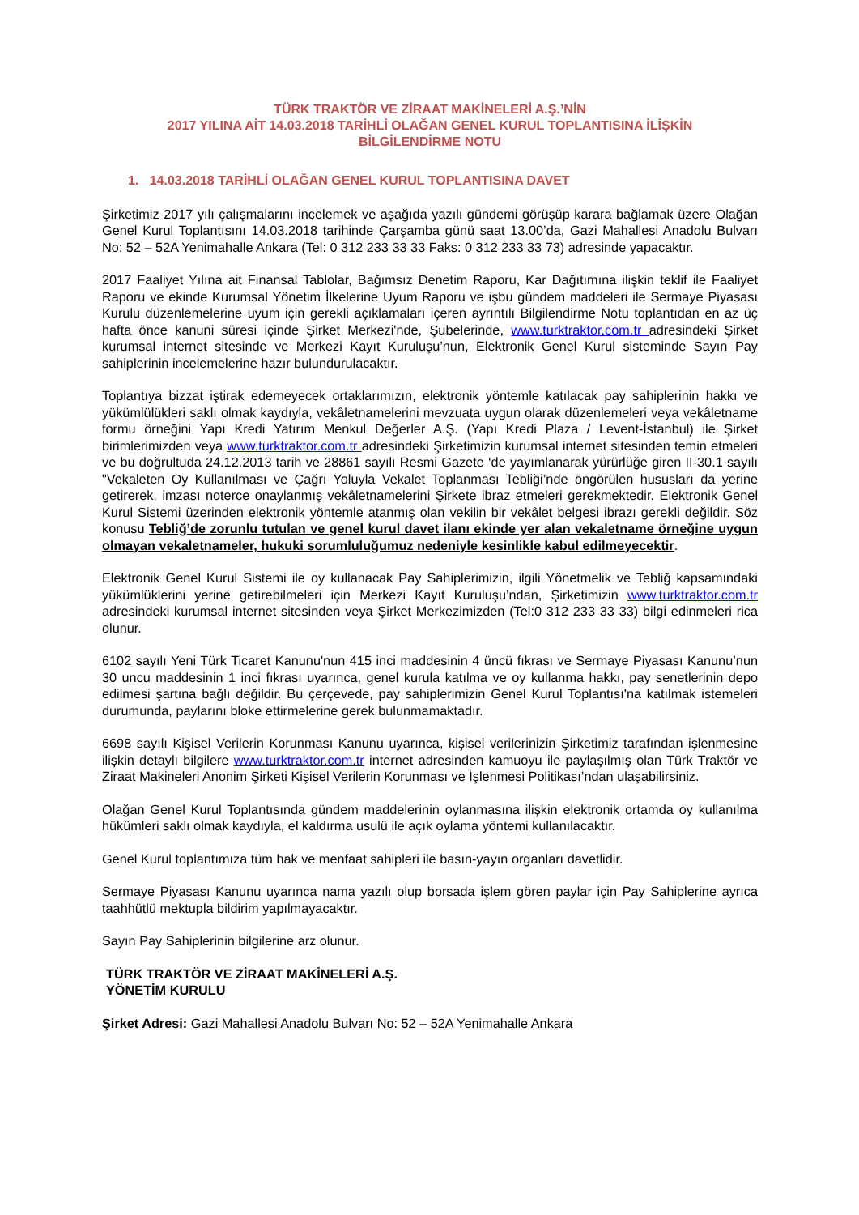TÜRK TRAKTÖR VE ZİRAAT MAKİNELERİ A.Ş.’NİN
2017 YILINA AİT 14.03.2018 TARİHLİ OLAĞAN GENEL KURUL TOPLANTISINA İLİŞKİN
BİLGİLENDİRME NOTU
1. 14.03.2018 TARİHLİ OLAĞAN GENEL KURUL TOPLANTISINA DAVET
Şirketimiz 2017 yılı çalışmalarını incelemek ve aşağıda yazılı gündemi görüşüp karara bağlamak üzere Olağan Genel Kurul Toplantısını 14.03.2018 tarihinde Çarşamba günü saat 13.00’da, Gazi Mahallesi Anadolu Bulvarı No: 52 – 52A Yenimahalle Ankara (Tel: 0 312 233 33 33 Faks: 0 312 233 33 73) adresinde yapacaktır.
2017 Faaliyet Yılına ait Finansal Tablolar, Bağımsız Denetim Raporu, Kar Dağıtımına ilişkin teklif ile Faaliyet Raporu ve ekinde Kurumsal Yönetim İlkelerine Uyum Raporu ve işbu gündem maddeleri ile Sermaye Piyasası Kurulu düzenlemelerine uyum için gerekli açıklamaları içeren ayrıntılı Bilgilendirme Notu toplantıdan en az üç hafta önce kanuni süresi içinde Şirket Merkezi'nde, Şubelerinde, www.turktraktor.com.tr adresindeki Şirket kurumsal internet sitesinde ve Merkezi Kayıt Kuruluşu’nun, Elektronik Genel Kurul sisteminde Sayın Pay sahiplerinin incelemelerine hazır bulundurulacaktır.
Toplantıya bizzat iştirak edemeyecek ortaklarımızın, elektronik yöntemle katılacak pay sahiplerinin hakkı ve yükümlülükleri saklı olmak kaydıyla, vekâletnamelerini mevzuata uygun olarak düzenlemeleri veya vekâletname formu örneğini Yapı Kredi Yatırım Menkul Değerler A.Ş. (Yapı Kredi Plaza / Levent-İstanbul) ile Şirket birimlerimizden veya www.turktraktor.com.tr adresindeki Şirketimizin kurumsal internet sitesinden temin etmeleri ve bu doğrultuda 24.12.2013 tarih ve 28861 sayılı Resmi Gazete ‘de yayımlanarak yürürlüğe giren II-30.1 sayılı "Vekaleten Oy Kullanılması ve Çağrı Yoluyla Vekalet Toplanması Tebliği’nde öngörülen hususları da yerine getirerek, imzası noterce onaylanmış vekâletnamelerini Şirkete ibraz etmeleri gerekmektedir. Elektronik Genel Kurul Sistemi üzerinden elektronik yöntemle atanmış olan vekilin bir vekâlet belgesi ibrazı gerekli değildir. Söz konusu Tebliğ’de zorunlu tutulan ve genel kurul davet ilanı ekinde yer alan vekaletname örneğine uygun olmayan vekaletnameler, hukuki sorumluluğumuz nedeniyle kesinlikle kabul edilmeyecektir.
Elektronik Genel Kurul Sistemi ile oy kullanacak Pay Sahiplerimizin, ilgili Yönetmelik ve Tebliğ kapsamındaki yükümlüklerini yerine getirebilmeleri için Merkezi Kayıt Kuruluşu’ndan, Şirketimizin www.turktraktor.com.tr adresindeki kurumsal internet sitesinden veya Şirket Merkezimizden (Tel:0 312 233 33 33) bilgi edinmeleri rica olunur.
6102 sayılı Yeni Türk Ticaret Kanunu'nun 415 inci maddesinin 4 üncü fıkrası ve Sermaye Piyasası Kanunu’nun 30 uncu maddesinin 1 inci fıkrası uyarınca, genel kurula katılma ve oy kullanma hakkı, pay senetlerinin depo edilmesi şartına bağlı değildir. Bu çerçevede, pay sahiplerimizin Genel Kurul Toplantısı'na katılmak istemeleri durumunda, paylarını bloke ettirmelerine gerek bulunmamaktadır.
6698 sayılı Kişisel Verilerin Korunması Kanunu uyarınca, kişisel verilerinizin Şirketimiz tarafından işlenmesine ilişkin detaylı bilgilere www.turktraktor.com.tr internet adresinden kamuoyu ile paylaşılmış olan Türk Traktör ve Ziraat Makineleri Anonim Şirketi Kişisel Verilerin Korunması ve İşlenmesi Politikası’ndan ulaşabilirsiniz.
Olağan Genel Kurul Toplantısında gündem maddelerinin oylanmasına ilişkin elektronik ortamda oy kullanılma hükümleri saklı olmak kaydıyla, el kaldırma usulü ile açık oylama yöntemi kullanılacaktır.
Genel Kurul toplantımıza tüm hak ve menfaat sahipleri ile basın-yayın organları davetlidir.
Sermaye Piyasası Kanunu uyarınca nama yazılı olup borsada işlem gören paylar için Pay Sahiplerine ayrıca taahhütlü mektupla bildirim yapılmayacaktır.
Sayın Pay Sahiplerinin bilgilerine arz olunur.
TÜRK TRAKTÖR VE ZİRAAT MAKİNELERİ A.Ş.
YÖNETİM KURULU
Şirket Adresi: Gazi Mahallesi Anadolu Bulvarı No: 52 – 52A Yenimahalle Ankara